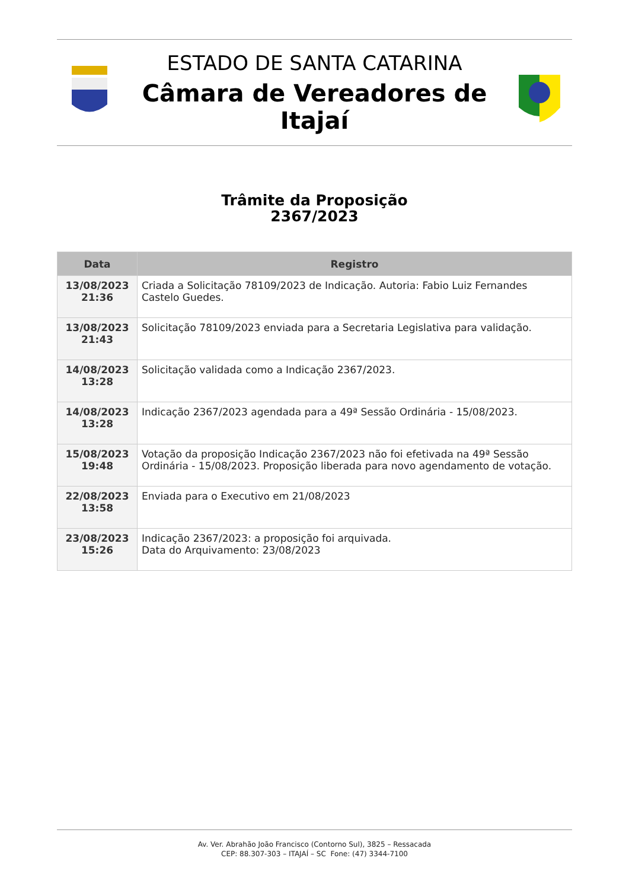ESTADO DE SANTA CATARINA
Câmara de Vereadores de Itajaí
Trâmite da Proposição
2367/2023
| Data | Registro |
| --- | --- |
| 13/08/2023 21:36 | Criada a Solicitação 78109/2023 de Indicação. Autoria: Fabio Luiz Fernandes Castelo Guedes. |
| 13/08/2023 21:43 | Solicitação 78109/2023 enviada para a Secretaria Legislativa para validação. |
| 14/08/2023 13:28 | Solicitação validada como a Indicação 2367/2023. |
| 14/08/2023 13:28 | Indicação 2367/2023 agendada para a 49ª Sessão Ordinária - 15/08/2023. |
| 15/08/2023 19:48 | Votação da proposição Indicação 2367/2023 não foi efetivada na 49ª Sessão Ordinária - 15/08/2023. Proposição liberada para novo agendamento de votação. |
| 22/08/2023 13:58 | Enviada para o Executivo em 21/08/2023 |
| 23/08/2023 15:26 | Indicação 2367/2023: a proposição foi arquivada. Data do Arquivamento: 23/08/2023 |
Av. Ver. Abrahão João Francisco (Contorno Sul), 3825 – Ressacada
CEP: 88.307-303 – ITAJAÍ – SC Fone: (47) 3344-7100